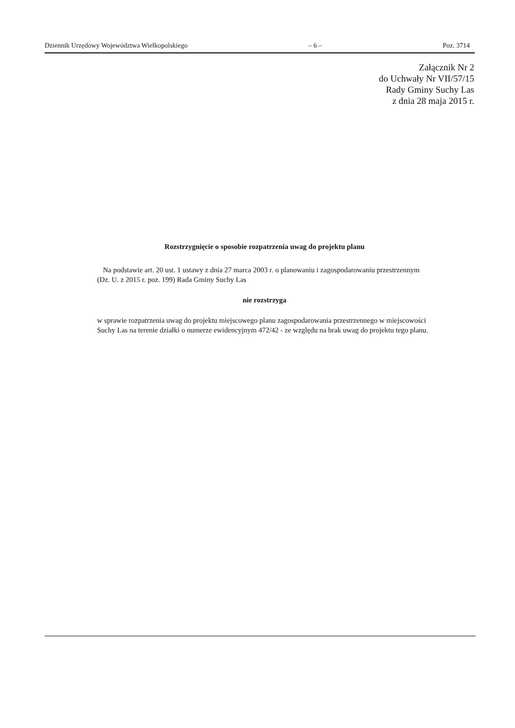Dziennik Urzędowy Województwa Wielkopolskiego – 6 – Poz. 3714
Załącznik Nr 2
do Uchwały Nr VII/57/15
Rady Gminy Suchy Las
z dnia 28 maja 2015 r.
Rozstrzygnięcie o sposobie rozpatrzenia uwag do projektu planu
Na podstawie art. 20 ust. 1 ustawy z dnia 27 marca 2003 r. o planowaniu i zagospodarowaniu przestrzennym (Dz. U. z 2015 r. poz. 199) Rada Gminy Suchy Las
nie rozstrzyga
w sprawie rozpatrzenia uwag do projektu miejscowego planu zagospodarowania przestrzennego w miejscowości Suchy Las na terenie działki o numerze ewidencyjnym 472/42 - ze względu na brak uwag do projektu tego planu.